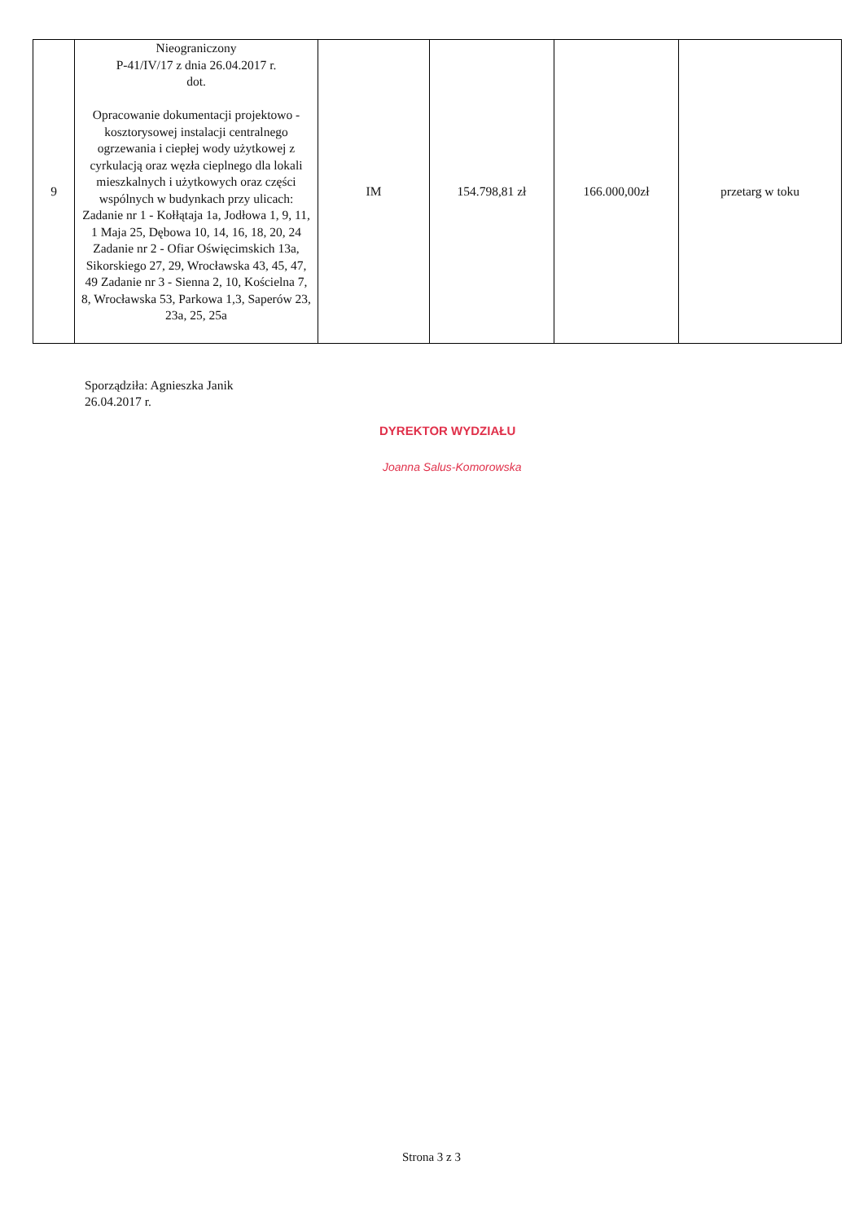| 9 | Nieograniczony P-41/IV/17 z dnia 26.04.2017 r. dot. Opracowanie dokumentacji projektowo - kosztorysowej instalacji centralnego ogrzewania i ciepłej wody użytkowej z cyrkulacją oraz węzła cieplnego dla lokali mieszkalnych i użytkowych oraz części wspólnych w budynkach przy ulicach: Zadanie nr 1 - Kołłątaja 1a, Jodłowa 1, 9, 11, 1 Maja 25, Dębowa 10, 14, 16, 18, 20, 24 Zadanie nr 2 - Ofiar Oświęcimskich 13a, Sikorskiego 27, 29, Wrocławska 43, 45, 47, 49 Zadanie nr 3 - Sienna 2, 10, Kościelna 7, 8, Wrocławska 53, Parkowa 1,3, Saperów 23, 23a, 25, 25a | IM | 154.798,81 zł | 166.000,00zł | przetarg w toku |
Sporządziła: Agnieszka Janik
26.04.2017 r.
DYREKTOR WYDZIAŁU
Joanna Salus-Komorowska
Strona 3 z 3